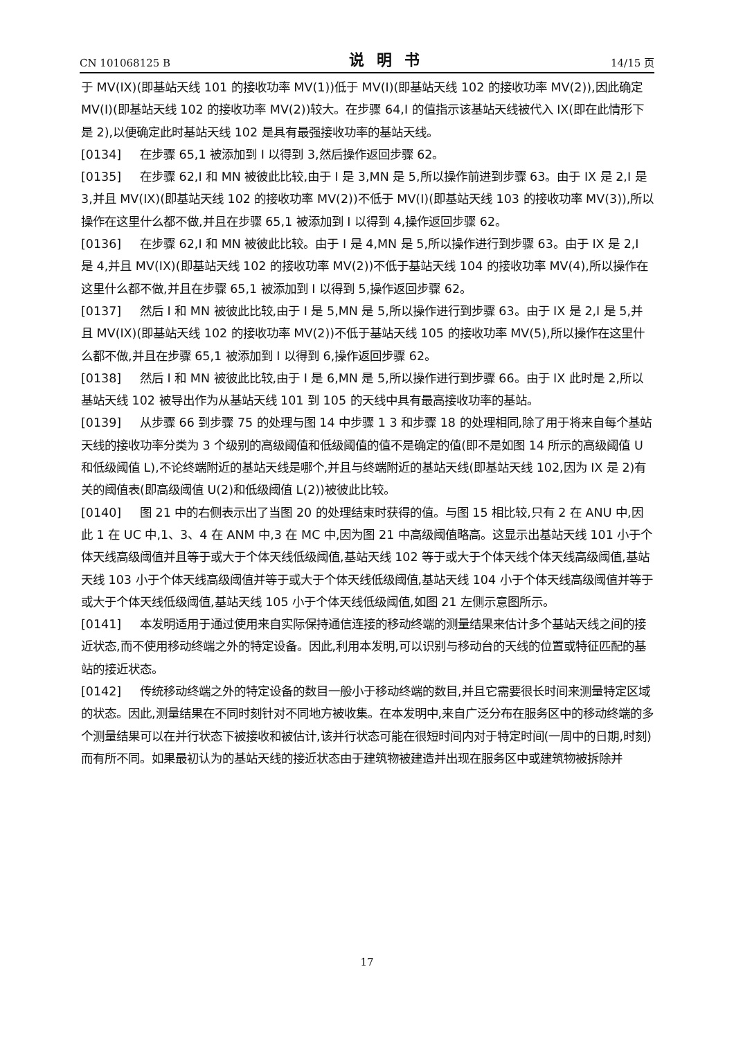CN 101068125 B 说明书 14/15 页
于 MV(IX)(即基站天线 101 的接收功率 MV(1))低于 MV(I)(即基站天线 102 的接收功率 MV(2)),因此确定 MV(I)(即基站天线 102 的接收功率 MV(2))较大。在步骤 64,I 的值指示该基站天线被代入 IX(即在此情形下是 2),以便确定此时基站天线 102 是具有最强接收功率的基站天线。
[0134] 在步骤 65,1 被添加到 I 以得到 3,然后操作返回步骤 62。
[0135] 在步骤 62,I 和 MN 被彼此比较,由于 I 是 3,MN 是 5,所以操作前进到步骤 63。由于 IX 是 2,I 是 3,并且 MV(IX)(即基站天线 102 的接收功率 MV(2))不低于 MV(I)(即基站天线 103 的接收功率 MV(3)),所以操作在这里什么都不做,并且在步骤 65,1 被添加到 I 以得到 4,操作返回步骤 62。
[0136] 在步骤 62,I 和 MN 被彼此比较。由于 I 是 4,MN 是 5,所以操作进行到步骤 63。由于 IX 是 2,I 是 4,并且 MV(IX)(即基站天线 102 的接收功率 MV(2))不低于基站天线 104 的接收功率 MV(4),所以操作在这里什么都不做,并且在步骤 65,1 被添加到 I 以得到 5,操作返回步骤 62。
[0137] 然后 I 和 MN 被彼此比较,由于 I 是 5,MN 是 5,所以操作进行到步骤 63。由于 IX 是 2,I 是 5,并且 MV(IX)(即基站天线 102 的接收功率 MV(2))不低于基站天线 105 的接收功率 MV(5),所以操作在这里什么都不做,并且在步骤 65,1 被添加到 I 以得到 6,操作返回步骤 62。
[0138] 然后 I 和 MN 被彼此比较,由于 I 是 6,MN 是 5,所以操作进行到步骤 66。由于 IX 此时是 2,所以基站天线 102 被导出作为从基站天线 101 到 105 的天线中具有最高接收功率的基站。
[0139] 从步骤 66 到步骤 75 的处理与图 14 中步骤 1 3 和步骤 18 的处理相同,除了用于将来自每个基站天线的接收功率分类为 3 个级别的高级阈值和低级阈值的值不是确定的值(即不是如图 14 所示的高级阈值 U 和低级阈值 L),不论终端附近的基站天线是哪个,并且与终端附近的基站天线(即基站天线 102,因为 IX 是 2)有关的阈值表(即高级阈值 U(2)和低级阈值 L(2))被彼此比较。
[0140] 图 21 中的右侧表示出了当图 20 的处理结束时获得的值。与图 15 相比较,只有 2 在 ANU 中,因此 1 在 UC 中,1、3、4 在 ANM 中,3 在 MC 中,因为图 21 中高级阈值略高。这显示出基站天线 101 小于个体天线高级阈值并且等于或大于个体天线低级阈值,基站天线 102 等于或大于个体天线个体天线高级阈值,基站天线 103 小于个体天线高级阈值并等于或大于个体天线低级阈值,基站天线 104 小于个体天线高级阈值并等于或大于个体天线低级阈值,基站天线 105 小于个体天线低级阈值,如图 21 左侧示意图所示。
[0141] 本发明适用于通过使用来自实际保持通信连接的移动终端的测量结果来估计多个基站天线之间的接近状态,而不使用移动终端之外的特定设备。因此,利用本发明,可以识别与移动台的天线的位置或特征匹配的基站的接近状态。
[0142] 传统移动终端之外的特定设备的数目一般小于移动终端的数目,并且它需要很长时间来测量特定区域的状态。因此,测量结果在不同时刻针对不同地方被收集。在本发明中,来自广泛分布在服务区中的移动终端的多个测量结果可以在并行状态下被接收和被估计,该并行状态可能在很短时间内对于特定时间(一周中的日期,时刻)而有所不同。如果最初认为的基站天线的接近状态由于建筑物被建造并出现在服务区中或建筑物被拆除并
17